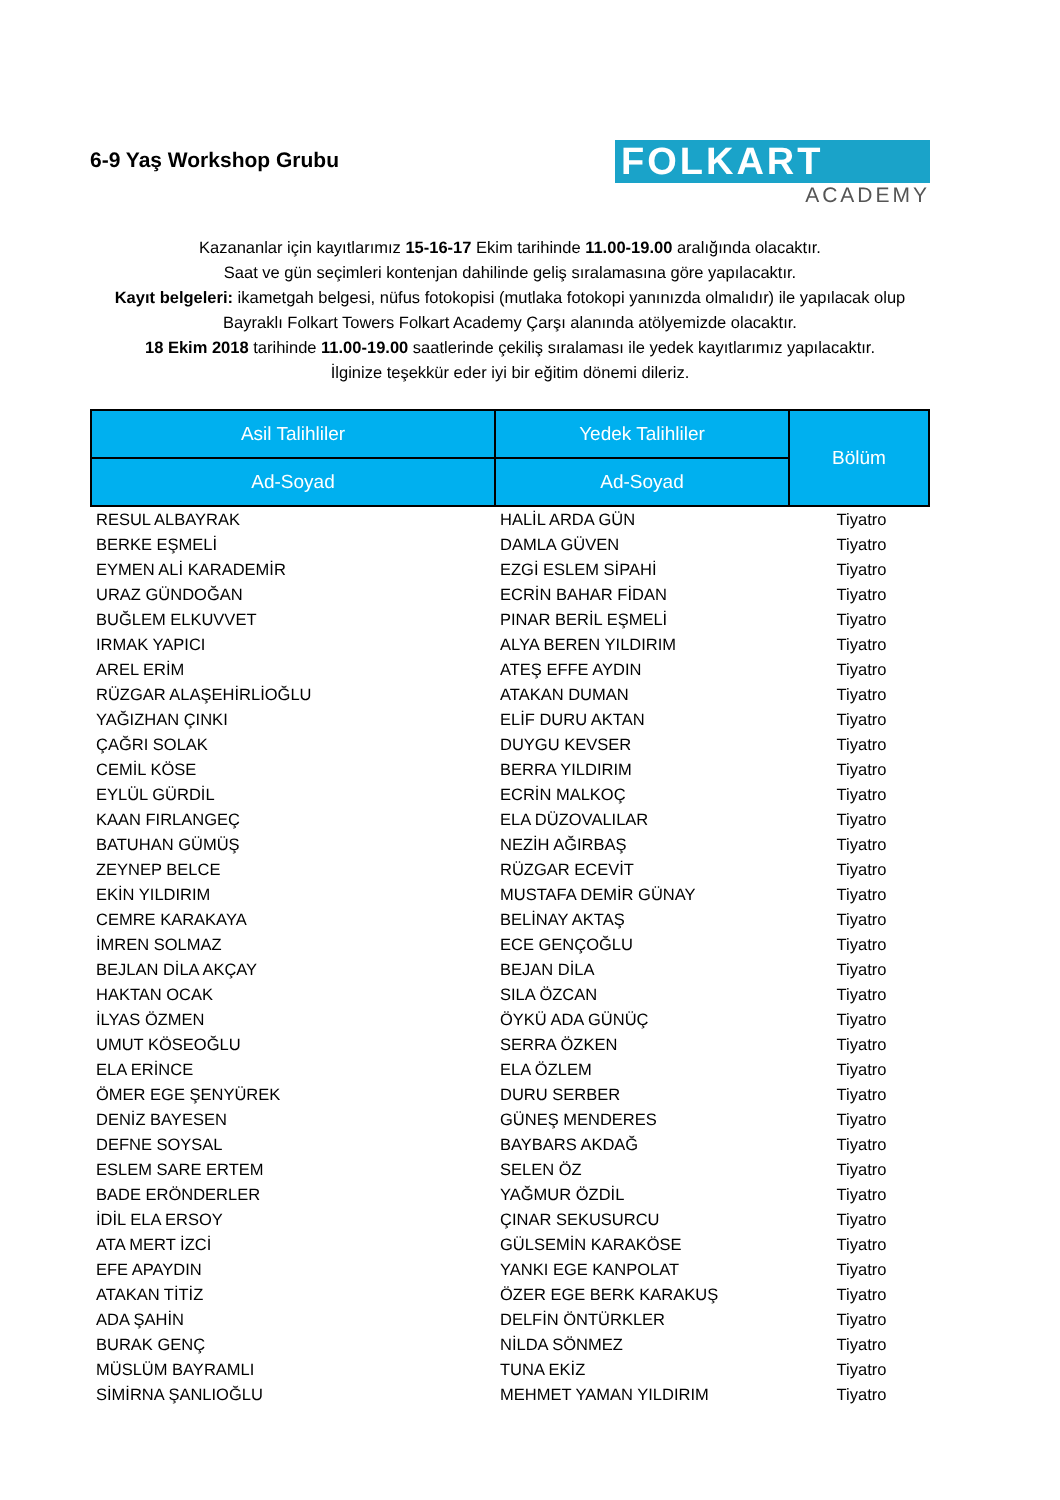6-9 Yaş Workshop Grubu
FOLKART
ACADEMY
Kazananlar için kayıtlarımız 15-16-17 Ekim tarihinde 11.00-19.00 aralığında olacaktır.
Saat ve gün seçimleri kontenjan dahilinde geliş sıralamasına göre yapılacaktır.
Kayıt belgeleri: ikametgah belgesi, nüfus fotokopisi (mutlaka fotokopi yanınızda olmalıdır) ile yapılacak olup Bayraklı Folkart Towers Folkart Academy Çarşı alanında atölyemizde olacaktır.
18 Ekim 2018 tarihinde 11.00-19.00 saatlerinde çekiliş sıralaması ile yedek kayıtlarımız yapılacaktır.
İlginize teşekkür eder iyi bir eğitim dönemi dileriz.
| Asil Talihliler | Yedek Talihliler | Bölüm |
| --- | --- | --- |
| Ad-Soyad | Ad-Soyad | |
| RESUL ALBAYRAK | HALİL ARDA GÜN | Tiyatro |
| BERKE EŞMELİ | DAMLA GÜVEN | Tiyatro |
| EYMEN ALİ KARADEMİR | EZGİ ESLEM SİPAHİ | Tiyatro |
| URAZ GÜNDOĞAN | ECRİN BAHAR FİDAN | Tiyatro |
| BUĞLEM ELKUVVET | PINAR BERİL EŞMELİ | Tiyatro |
| IRMAK YAPICI | ALYA BEREN YILDIRIM | Tiyatro |
| AREL ERİM | ATEŞ EFFE AYDIN | Tiyatro |
| RÜZGAR ALAŞEHİRLİOĞLU | ATAKAN DUMAN | Tiyatro |
| YAĞIZHAN ÇINKI | ELİF DURU AKTAN | Tiyatro |
| ÇAĞRI SOLAK | DUYGU KEVSER | Tiyatro |
| CEMİL KÖSE | BERRA YILDIRIM | Tiyatro |
| EYLÜL GÜRDİL | ECRİN MALKOÇ | Tiyatro |
| KAAN FIRLANGEÇ | ELA DÜZOVALILAR | Tiyatro |
| BATUHAN GÜMÜŞ | NEZİH AĞIRBAŞ | Tiyatro |
| ZEYNEP BELCE | RÜZGAR ECEVİT | Tiyatro |
| EKİN YILDIRIM | MUSTAFA DEMİR GÜNAY | Tiyatro |
| CEMRE KARAKAYA | BELİNAY AKTAŞ | Tiyatro |
| İMREN SOLMAZ | ECE GENÇOĞLU | Tiyatro |
| BEJLAN DİLA AKÇAY | BEJAN DİLA | Tiyatro |
| HAKTAN OCAK | SILA ÖZCAN | Tiyatro |
| İLYAS ÖZMEN | ÖYKÜ ADA GÜNÜÇ | Tiyatro |
| UMUT KÖSEOĞLU | SERRA ÖZKEN | Tiyatro |
| ELA ERİNCE | ELA ÖZLEM | Tiyatro |
| ÖMER EGE ŞENYÜREK | DURU SERBER | Tiyatro |
| DENİZ BAYESEN | GÜNEŞ MENDERES | Tiyatro |
| DEFNE SOYSAL | BAYBARS AKDAĞ | Tiyatro |
| ESLEM SARE ERTEM | SELEN ÖZ | Tiyatro |
| BADE ERÖNDERLER | YAĞMUR ÖZDİL | Tiyatro |
| İDİL ELA ERSOY | ÇINAR SEKUSURCU | Tiyatro |
| ATA MERT İZCİ | GÜLSEMİN KARAKÖSE | Tiyatro |
| EFE APAYDIN | YANKI EGE KANPOLAT | Tiyatro |
| ATAKAN TİTİZ | ÖZER EGE BERK KARAKUŞ | Tiyatro |
| ADA ŞAHİN | DELFİN ÖNTÜRKLER | Tiyatro |
| BURAK GENÇ | NİLDA SÖNMEZ | Tiyatro |
| MÜSLÜM BAYRAMLI | TUNA EKİZ | Tiyatro |
| SİMİRNA ŞANLIOĞLU | MEHMET YAMAN YILDIRIM | Tiyatro |